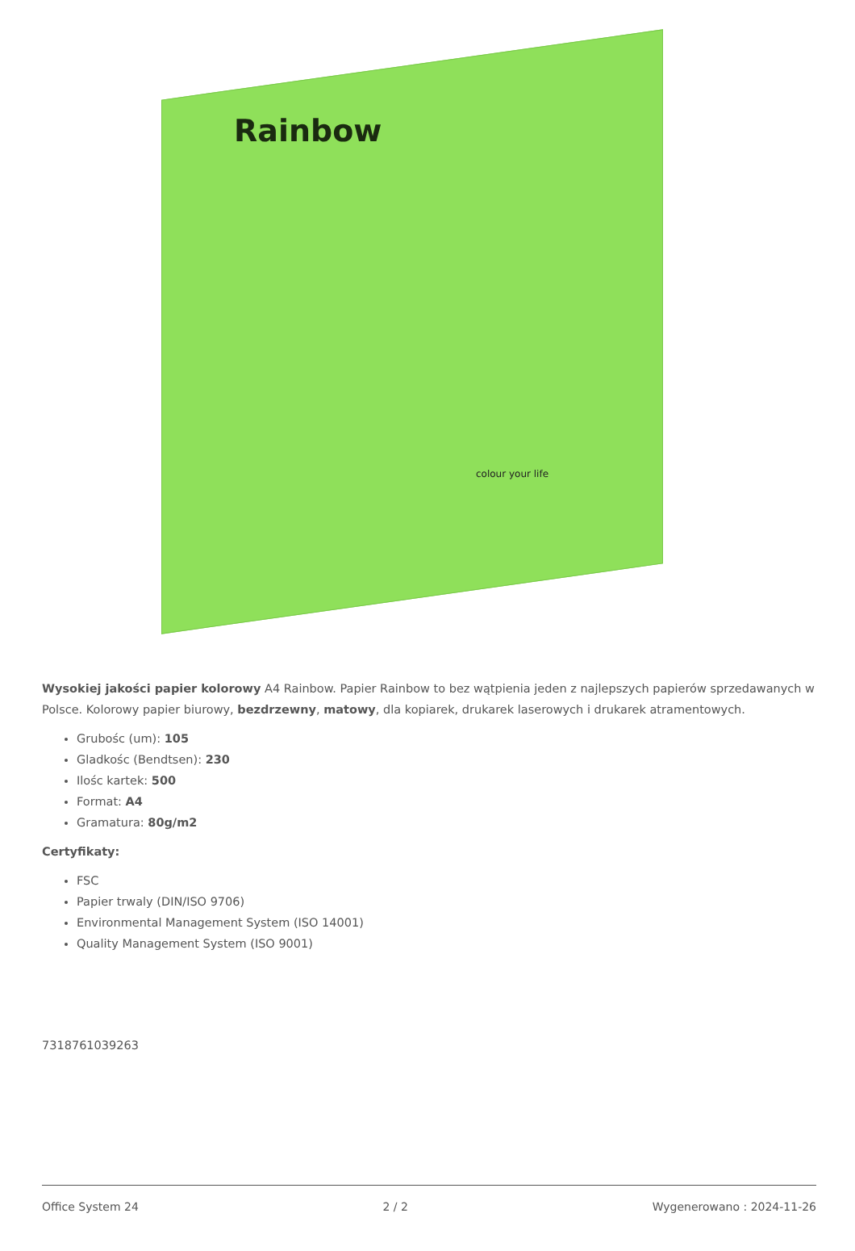Rainbow
colour your life
Wysokiej jakości papier kolorowy A4 Rainbow. Papier Rainbow to bez wątpienia jeden z najlepszych papierów sprzedawanych w Polsce. Kolorowy papier biurowy, bezdrzewny, matowy, dla kopiarek, drukarek laserowych i drukarek atramentowych.
Grubośc (um): 105
Gladkośc (Bendtsen): 230
Ilośc kartek: 500
Format: A4
Gramatura: 80g/m2
Certyfikaty:
FSC
Papier trwaly (DIN/ISO 9706)
Environmental Management System (ISO 14001)
Quality Management System (ISO 9001)
7318761039263
Office System 24 2 / 2 Wygenerowano : 2024-11-26